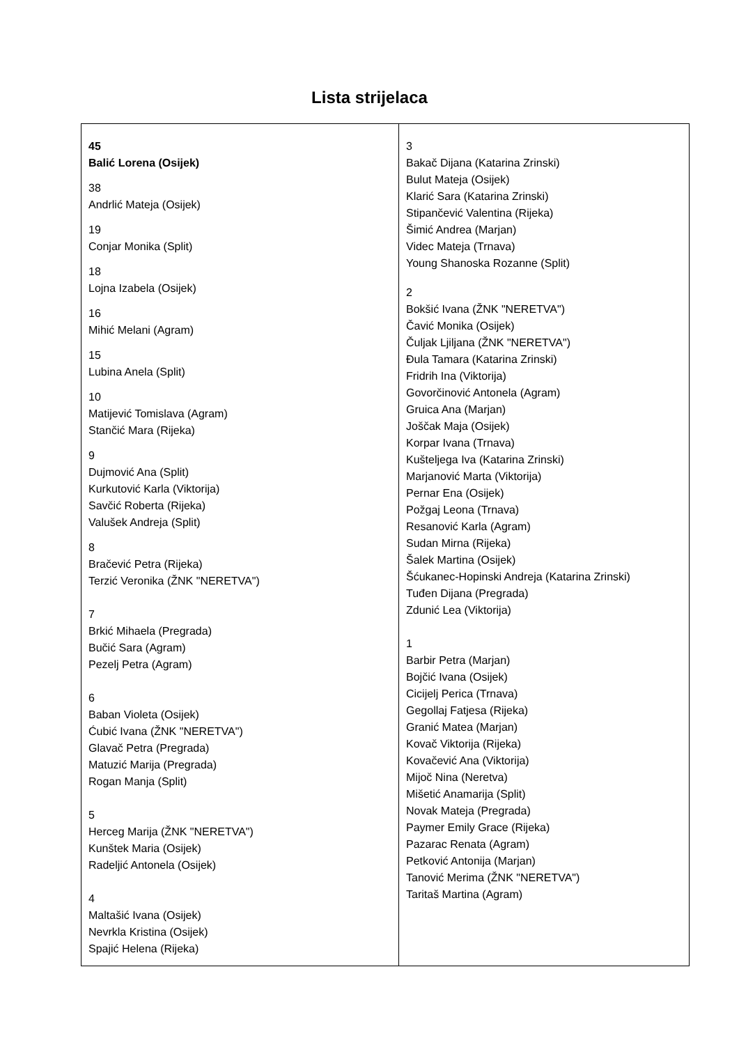Lista strijelaca
| 45 Balić Lorena (Osijek) 38 Andrlić Mateja (Osijek) 19 Conjar Monika (Split) 18 Lojna Izabela (Osijek) 16 Mihić Melani (Agram) 15 Lubina Anela (Split) 10 Matijević Tomislava (Agram) Stančić Mara (Rijeka) 9 Dujmović Ana (Split) Kurkutović Karla (Viktorija) Savčić Roberta (Rijeka) Valušek Andreja (Split) 8 Bračević Petra (Rijeka) Terzić Veronika (ŽNK "NERETVA") 7 Brkić Mihaela (Pregrada) Bučić Sara (Agram) Pezelj Petra (Agram) 6 Baban Violeta (Osijek) Ćubić Ivana (ŽNK "NERETVA") Glavač Petra (Pregrada) Matuzić Marija (Pregrada) Rogan Manja (Split) 5 Herceg Marija (ŽNK "NERETVA") Kunštek Maria (Osijek) Radeljić Antonela (Osijek) 4 Maltašić Ivana (Osijek) Nevrkla Kristina (Osijek) Spajić Helena (Rijeka) | 3 Bakač Dijana (Katarina Zrinski) Bulut Mateja (Osijek) Klarić Sara (Katarina Zrinski) Stipančević Valentina (Rijeka) Šimić Andrea (Marjan) Videc Mateja (Trnava) Young Shanoska Rozanne (Split) 2 Bokšić Ivana (ŽNK "NERETVA") Čavić Monika (Osijek) Čuljak Ljiljana (ŽNK "NERETVA") Đula Tamara (Katarina Zrinski) Fridrih Ina (Viktorija) Govorčinović Antonela (Agram) Gruica Ana (Marjan) Joščak Maja (Osijek) Korpar Ivana (Trnava) Kušteljega Iva (Katarina Zrinski) Marjanović Marta (Viktorija) Pernar Ena (Osijek) Požgaj Leona (Trnava) Resanović Karla (Agram) Sudan Mirna (Rijeka) Šalek Martina (Osijek) Šćukanec-Hopinski Andreja (Katarina Zrinski) Tuđen Dijana (Pregrada) Zdunić Lea (Viktorija) 1 Barbir Petra (Marjan) Bojčić Ivana (Osijek) Cicijelj Perica (Trnava) Gegollaj Fatjesa (Rijeka) Granić Matea (Marjan) Kovač Viktorija (Rijeka) Kovačević Ana (Viktorija) Mijoč Nina (Neretva) Mišetić Anamarija (Split) Novak Mateja (Pregrada) Paymer Emily Grace (Rijeka) Pazarac Renata (Agram) Petković Antonija (Marjan) Tanović Merima (ŽNK "NERETVA") Taritaš Martina (Agram) |